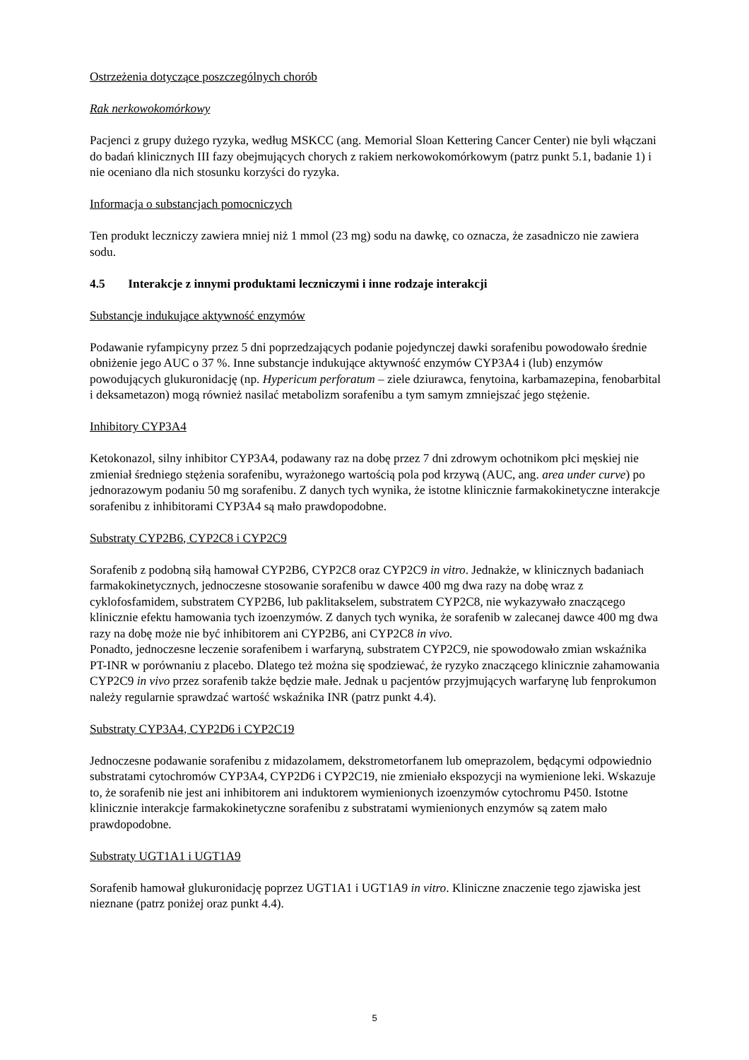Ostrzeżenia dotyczące poszczególnych chorób
Rak nerkowokomórkowy
Pacjenci z grupy dużego ryzyka, według MSKCC (ang. Memorial Sloan Kettering Cancer Center) nie byli włączani do badań klinicznych III fazy obejmujących chorych z rakiem nerkowokomórkowym (patrz punkt 5.1, badanie 1) i nie oceniano dla nich stosunku korzyści do ryzyka.
Informacja o substancjach pomocniczych
Ten produkt leczniczy zawiera mniej niż 1 mmol (23 mg) sodu na dawkę, co oznacza, że zasadniczo nie zawiera sodu.
4.5 Interakcje z innymi produktami leczniczymi i inne rodzaje interakcji
Substancje indukujące aktywność enzymów
Podawanie ryfampicyny przez 5 dni poprzedzających podanie pojedynczej dawki sorafenibu powodowało średnie obniżenie jego AUC o 37 %. Inne substancje indukujące aktywność enzymów CYP3A4 i (lub) enzymów powodujących glukuronidację (np. Hypericum perforatum – ziele dziurawca, fenytoina, karbamazepina, fenobarbital i deksametazon) mogą również nasilać metabolizm sorafenibu a tym samym zmniejszać jego stężenie.
Inhibitory CYP3A4
Ketokonazol, silny inhibitor CYP3A4, podawany raz na dobę przez 7 dni zdrowym ochotnikom płci męskiej nie zmieniał średniego stężenia sorafenibu, wyrażonego wartością pola pod krzywą (AUC, ang. area under curve) po jednorazowym podaniu 50 mg sorafenibu. Z danych tych wynika, że istotne klinicznie farmakokinetyczne interakcje sorafenibu z inhibitorami CYP3A4 są mało prawdopodobne.
Substraty CYP2B6, CYP2C8 i CYP2C9
Sorafenib z podobną siłą hamował CYP2B6, CYP2C8 oraz CYP2C9 in vitro. Jednakże, w klinicznych badaniach farmakokinetycznych, jednoczesne stosowanie sorafenibu w dawce 400 mg dwa razy na dobę wraz z cyklofosfamidem, substratem CYP2B6, lub paklitakselem, substratem CYP2C8, nie wykazywało znaczącego klinicznie efektu hamowania tych izoenzymów. Z danych tych wynika, że sorafenib w zalecanej dawce 400 mg dwa razy na dobę może nie być inhibitorem ani CYP2B6, ani CYP2C8 in vivo.
Ponadto, jednoczesne leczenie sorafenibem i warfaryną, substratem CYP2C9, nie spowodowało zmian wskaźnika PT-INR w porównaniu z placebo. Dlatego też można się spodziewać, że ryzyko znaczącego klinicznie zahamowania CYP2C9 in vivo przez sorafenib także będzie małe. Jednak u pacjentów przyjmujących warfarynę lub fenprokumon należy regularnie sprawdzać wartość wskaźnika INR (patrz punkt 4.4).
Substraty CYP3A4, CYP2D6 i CYP2C19
Jednoczesne podawanie sorafenibu z midazolamem, dekstrometorfanem lub omeprazolem, będącymi odpowiednio substratami cytochromów CYP3A4, CYP2D6 i CYP2C19, nie zmieniało ekspozycji na wymienione leki. Wskazuje to, że sorafenib nie jest ani inhibitorem ani induktorem wymienionych izoenzymów cytochromu P450. Istotne klinicznie interakcje farmakokinetyczne sorafenibu z substratami wymienionych enzymów są zatem mało prawdopodobne.
Substraty UGT1A1 i UGT1A9
Sorafenib hamował glukuronidację poprzez UGT1A1 i UGT1A9 in vitro. Kliniczne znaczenie tego zjawiska jest nieznane (patrz poniżej oraz punkt 4.4).
5